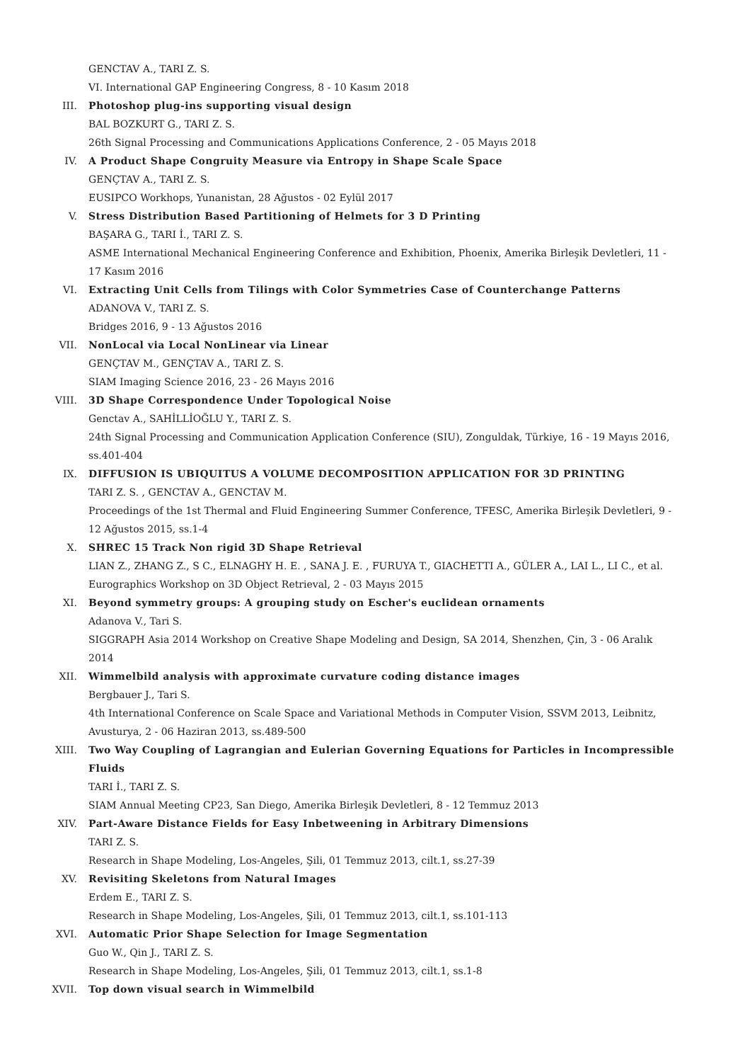GENCTAV A., TARI Z. S.
VI. International GAP Engineering Congress, 8 - 10 Kasım 2018
III. Photoshop plug-ins supporting visual design
BAL BOZKURT G., TARI Z. S.
26th Signal Processing and Communications Applications Conference, 2 - 05 Mayıs 2018
IV. A Product Shape Congruity Measure via Entropy in Shape Scale Space
GENÇTAV A., TARI Z. S.
EUSIPCO Workhops, Yunanistan, 28 Ağustos - 02 Eylül 2017
V. Stress Distribution Based Partitioning of Helmets for 3 D Printing
BAŞARA G., TARI İ., TARI Z. S.
ASME International Mechanical Engineering Conference and Exhibition, Phoenix, Amerika Birleşik Devletleri, 11 - 17 Kasım 2016
VI. Extracting Unit Cells from Tilings with Color Symmetries Case of Counterchange Patterns
ADANOVA V., TARI Z. S.
Bridges 2016, 9 - 13 Ağustos 2016
VII. NonLocal via Local NonLinear via Linear
GENÇTAV M., GENÇTAV A., TARI Z. S.
SIAM Imaging Science 2016, 23 - 26 Mayıs 2016
VIII. 3D Shape Correspondence Under Topological Noise
Genctav A., SAHİLLİOĞLU Y., TARI Z. S.
24th Signal Processing and Communication Application Conference (SIU), Zonguldak, Türkiye, 16 - 19 Mayıs 2016, ss.401-404
IX. DIFFUSION IS UBIQUITUS A VOLUME DECOMPOSITION APPLICATION FOR 3D PRINTING
TARI Z. S. , GENCTAV A., GENCTAV M.
Proceedings of the 1st Thermal and Fluid Engineering Summer Conference, TFESC, Amerika Birleşik Devletleri, 9 - 12 Ağustos 2015, ss.1-4
X. SHREC 15 Track Non rigid 3D Shape Retrieval
LIAN Z., ZHANG Z., S C., ELNAGHY H. E. , SANA J. E. , FURUYA T., GIACHETTI A., GÜLER A., LAI L., LI C., et al.
Eurographics Workshop on 3D Object Retrieval, 2 - 03 Mayıs 2015
XI. Beyond symmetry groups: A grouping study on Escher's euclidean ornaments
Adanova V., Tari S.
SIGGRAPH Asia 2014 Workshop on Creative Shape Modeling and Design, SA 2014, Shenzhen, Çin, 3 - 06 Aralık 2014
XII. Wimmelbild analysis with approximate curvature coding distance images
Bergbauer J., Tari S.
4th International Conference on Scale Space and Variational Methods in Computer Vision, SSVM 2013, Leibnitz, Avusturya, 2 - 06 Haziran 2013, ss.489-500
XIII. Two Way Coupling of Lagrangian and Eulerian Governing Equations for Particles in Incompressible Fluids
TARI İ., TARI Z. S.
SIAM Annual Meeting CP23, San Diego, Amerika Birleşik Devletleri, 8 - 12 Temmuz 2013
XIV. Part-Aware Distance Fields for Easy Inbetweening in Arbitrary Dimensions
TARI Z. S.
Research in Shape Modeling, Los-Angeles, Şili, 01 Temmuz 2013, cilt.1, ss.27-39
XV. Revisiting Skeletons from Natural Images
Erdem E., TARI Z. S.
Research in Shape Modeling, Los-Angeles, Şili, 01 Temmuz 2013, cilt.1, ss.101-113
XVI. Automatic Prior Shape Selection for Image Segmentation
Guo W., Qin J., TARI Z. S.
Research in Shape Modeling, Los-Angeles, Şili, 01 Temmuz 2013, cilt.1, ss.1-8
XVII. Top down visual search in Wimmelbild